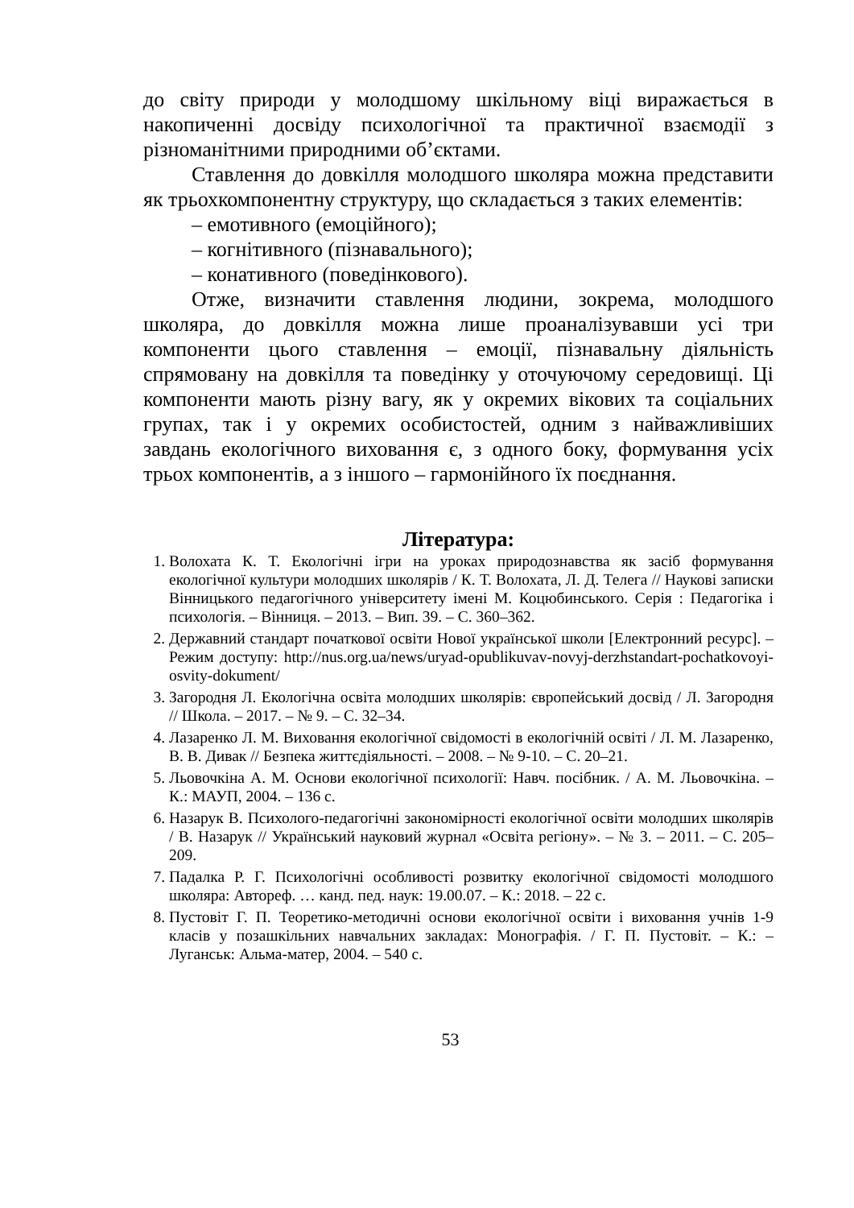до світу природи у молодшому шкільному віці виражається в накопиченні досвіду психологічної та практичної взаємодії з різноманітними природними об’єктами.
Ставлення до довкілля молодшого школяра можна представити як трьохкомпонентну структуру, що складається з таких елементів:
– емотивного (емоційного);
– когнітивного (пізнавального);
– конативного (поведінкового).
Отже, визначити ставлення людини, зокрема, молодшого школяра, до довкілля можна лише проаналізувавши усі три компоненти цього ставлення – емоції, пізнавальну діяльність спрямовану на довкілля та поведінку у оточуючому середовищі. Ці компоненти мають різну вагу, як у окремих вікових та соціальних групах, так і у окремих особистостей, одним з найважливіших завдань екологічного виховання є, з одного боку, формування усіх трьох компонентів, а з іншого – гармонійного їх поєднання.
Література:
1. Волохата К. Т. Екологічні ігри на уроках природознавства як засіб формування екологічної культури молодших школярів / К. Т. Волохата, Л. Д. Телега // Наукові записки Вінницького педагогічного університету імені М. Коцюбинського. Серія : Педагогіка і психологія. – Вінниця. – 2013. – Вип. 39. – С. 360–362.
2. Державний стандарт початкової освіти Нової української школи [Електронний ресурс]. – Режим доступу: http://nus.org.ua/news/uryad-opublikuvav-novyj-derzhstandart-pochatkovoyi-osvity-dokument/
3. Загородня Л. Екологічна освіта молодших школярів: європейський досвід / Л. Загородня // Школа. – 2017. – № 9. – С. 32–34.
4. Лазаренко Л. М. Виховання екологічної свідомості в екологічній освіті / Л. М. Лазаренко, В. В. Дивак // Безпека життєдіяльності. – 2008. – № 9-10. – С. 20–21.
5. Льовочкіна А. М. Основи екологічної психології: Навч. посібник. / А. М. Льовочкіна. – К.: МАУП, 2004. – 136 с.
6. Назарук В. Психолого-педагогічні закономірності екологічної освіти молодших школярів / В. Назарук // Український науковий журнал «Освіта регіону». – № 3. – 2011. – С. 205–209.
7. Падалка Р. Г. Психологічні особливості розвитку екологічної свідомості молодшого школяра: Автореф. … канд. пед. наук: 19.00.07. – К.: 2018. – 22 с.
8. Пустовіт Г. П. Теоретико-методичні основи екологічної освіти і виховання учнів 1-9 класів у позашкільних навчальних закладах: Монографія. / Г. П. Пустовіт. – К.: – Луганськ: Альма-матер, 2004. – 540 с.
53